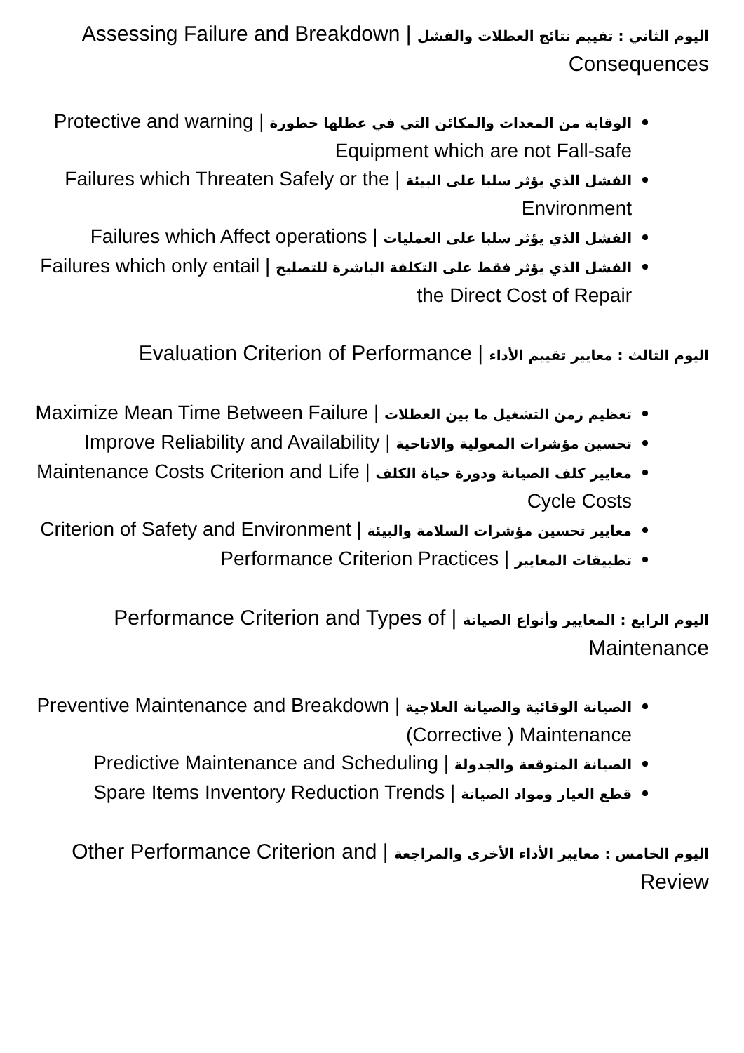اليوم الثاني : تقييم نتائج العطلات والفشل | Assessing Failure and Breakdown Consequences
الوقاية من المعدات والمكائن التي في عطلها خطورة | Protective and warning Equipment which are not Fall-safe
الفشل الذي يؤثر سلبا على البيئة | Failures which Threaten Safely or the Environment
الفشل الذي يؤثر سلبا على العمليات | Failures which Affect operations
الفشل الذي يؤثر فقط على التكلفة الباشرة للتصليح | Failures which only entail the Direct Cost of Repair
اليوم الثالث : معايير تقييم الأداء | Evaluation Criterion of Performance
تعظيم زمن التشغيل ما بين العطلات | Maximize Mean Time Between Failure
تحسين مؤشرات المعولية والاتاحية | Improve Reliability and Availability
معايير كلف الصيانة ودورة حياة الكلف | Maintenance Costs Criterion and Life Cycle Costs
معايير تحسين مؤشرات السلامة والبيئة | Criterion of Safety and Environment
تطبيقات المعايير | Performance Criterion Practices
اليوم الرابع : المعايير وأنواع الصيانة | Performance Criterion and Types of Maintenance
الصيانة الوقائية والصيانة العلاجية | Preventive Maintenance and Breakdown (Corrective ) Maintenance
الصيانة المتوقعة والجدولة | Predictive Maintenance and Scheduling
قطع العيار ومواد الصيانة | Spare Items Inventory Reduction Trends
اليوم الخامس : معايير الأداء الأخرى والمراجعة | Other Performance Criterion and Review